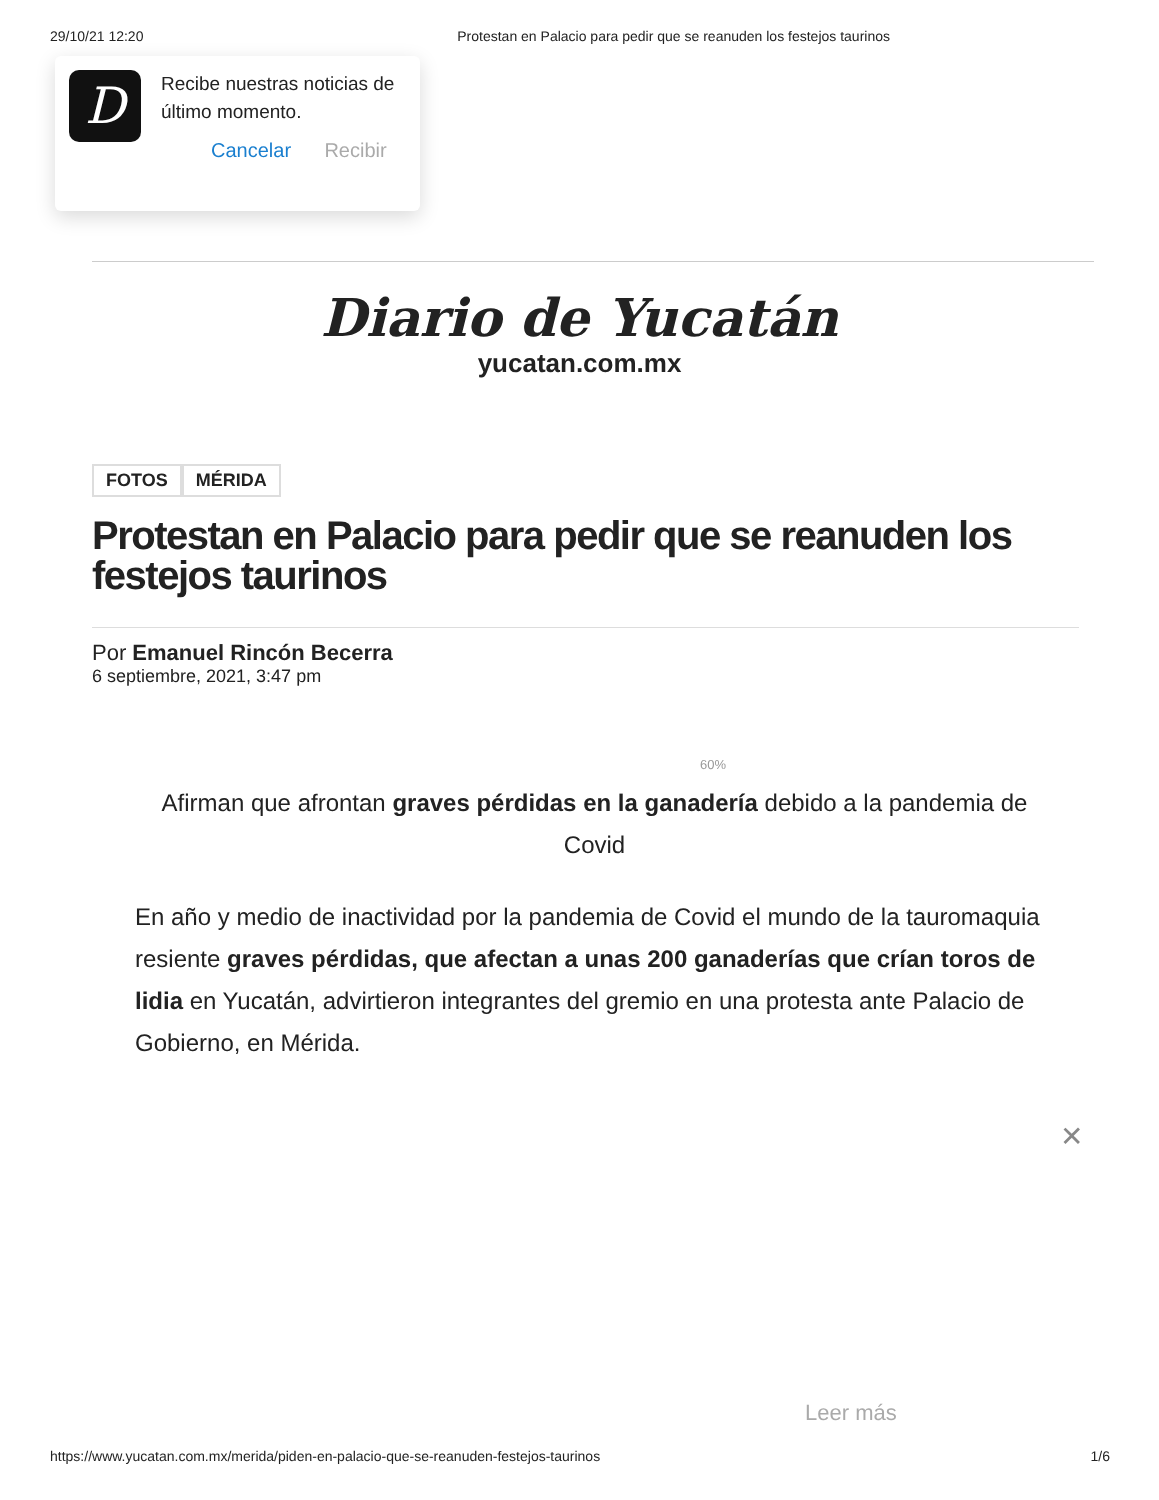29/10/21 12:20 Protestan en Palacio para pedir que se reanuden los festejos taurinos
D
Recibe nuestras noticias de último momento.
Cancelar Recibir
Diario de Yucatán
yucatan.com.mx
FOTOS MÉRIDA
Protestan en Palacio para pedir que se reanuden los festejos taurinos
Por Emanuel Rincón Becerra
6 septiembre, 2021, 3:47 pm
60%
Afirman que afrontan graves pérdidas en la ganadería debido a la pandemia de Covid
En año y medio de inactividad por la pandemia de Covid el mundo de la tauromaquia resiente graves pérdidas, que afectan a unas 200 ganaderías que crían toros de lidia en Yucatán, advirtieron integrantes del gremio en una protesta ante Palacio de Gobierno, en Mérida.
✕
Leer más
https://www.yucatan.com.mx/merida/piden-en-palacio-que-se-reanuden-festejos-taurinos 1/6